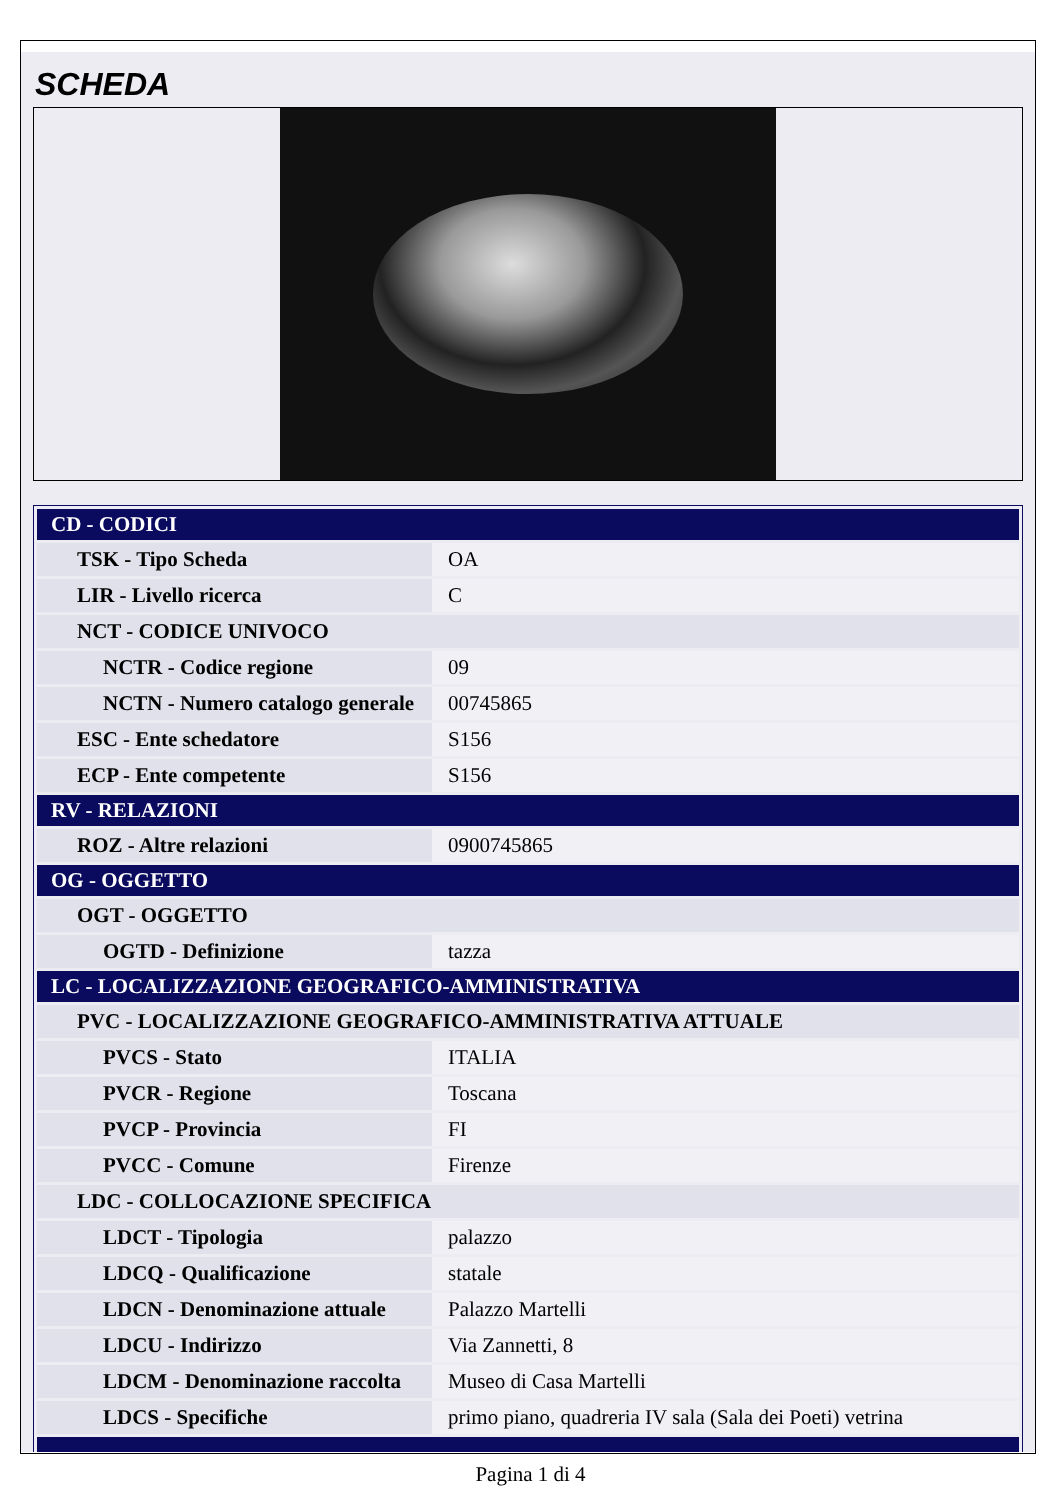SCHEDA
| CD - CODICI | |
| TSK - Tipo Scheda | OA |
| LIR - Livello ricerca | C |
| NCT - CODICE UNIVOCO | |
| NCTR - Codice regione | 09 |
| NCTN - Numero catalogo generale | 00745865 |
| ESC - Ente schedatore | S156 |
| ECP - Ente competente | S156 |
| RV - RELAZIONI | |
| ROZ - Altre relazioni | 0900745865 |
| OG - OGGETTO | |
| OGT - OGGETTO | |
| OGTD - Definizione | tazza |
| LC - LOCALIZZAZIONE GEOGRAFICO-AMMINISTRATIVA | |
| PVC - LOCALIZZAZIONE GEOGRAFICO-AMMINISTRATIVA ATTUALE | |
| PVCS - Stato | ITALIA |
| PVCR - Regione | Toscana |
| PVCP - Provincia | FI |
| PVCC - Comune | Firenze |
| LDC - COLLOCAZIONE SPECIFICA | |
| LDCT - Tipologia | palazzo |
| LDCQ - Qualificazione | statale |
| LDCN - Denominazione attuale | Palazzo Martelli |
| LDCU - Indirizzo | Via Zannetti, 8 |
| LDCM - Denominazione raccolta | Museo di Casa Martelli |
| LDCS - Specifiche | primo piano, quadreria IV sala (Sala dei Poeti) vetrina |
Pagina 1 di 4